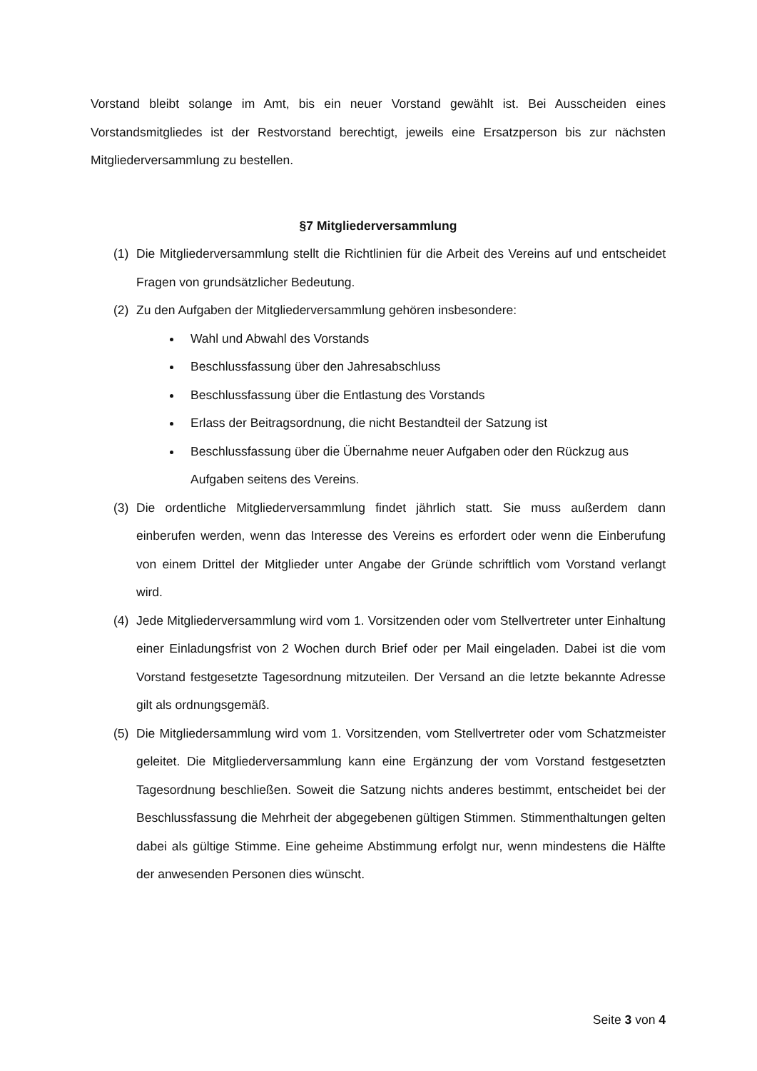Vorstand bleibt solange im Amt, bis ein neuer Vorstand gewählt ist. Bei Ausscheiden eines Vorstandsmitgliedes ist der Restvorstand berechtigt, jeweils eine Ersatzperson bis zur nächsten Mitgliederversammlung zu bestellen.
§7 Mitgliederversammlung
(1) Die Mitgliederversammlung stellt die Richtlinien für die Arbeit des Vereins auf und entscheidet Fragen von grundsätzlicher Bedeutung.
(2) Zu den Aufgaben der Mitgliederversammlung gehören insbesondere:
Wahl und Abwahl des Vorstands
Beschlussfassung über den Jahresabschluss
Beschlussfassung über die Entlastung des Vorstands
Erlass der Beitragsordnung, die nicht Bestandteil der Satzung ist
Beschlussfassung über die Übernahme neuer Aufgaben oder den Rückzug aus Aufgaben seitens des Vereins.
(3) Die ordentliche Mitgliederversammlung findet jährlich statt. Sie muss außerdem dann einberufen werden, wenn das Interesse des Vereins es erfordert oder wenn die Einberufung von einem Drittel der Mitglieder unter Angabe der Gründe schriftlich vom Vorstand verlangt wird.
(4) Jede Mitgliederversammlung wird vom 1. Vorsitzenden oder vom Stellvertreter unter Einhaltung einer Einladungsfrist von 2 Wochen durch Brief oder per Mail eingeladen. Dabei ist die vom Vorstand festgesetzte Tagesordnung mitzuteilen. Der Versand an die letzte bekannte Adresse gilt als ordnungsgemäß.
(5) Die Mitgliedersammlung wird vom 1. Vorsitzenden, vom Stellvertreter oder vom Schatzmeister geleitet. Die Mitgliederversammlung kann eine Ergänzung der vom Vorstand festgesetzten Tagesordnung beschließen. Soweit die Satzung nichts anderes bestimmt, entscheidet bei der Beschlussfassung die Mehrheit der abgegebenen gültigen Stimmen. Stimmenthaltungen gelten dabei als gültige Stimme. Eine geheime Abstimmung erfolgt nur, wenn mindestens die Hälfte der anwesenden Personen dies wünscht.
Seite 3 von 4